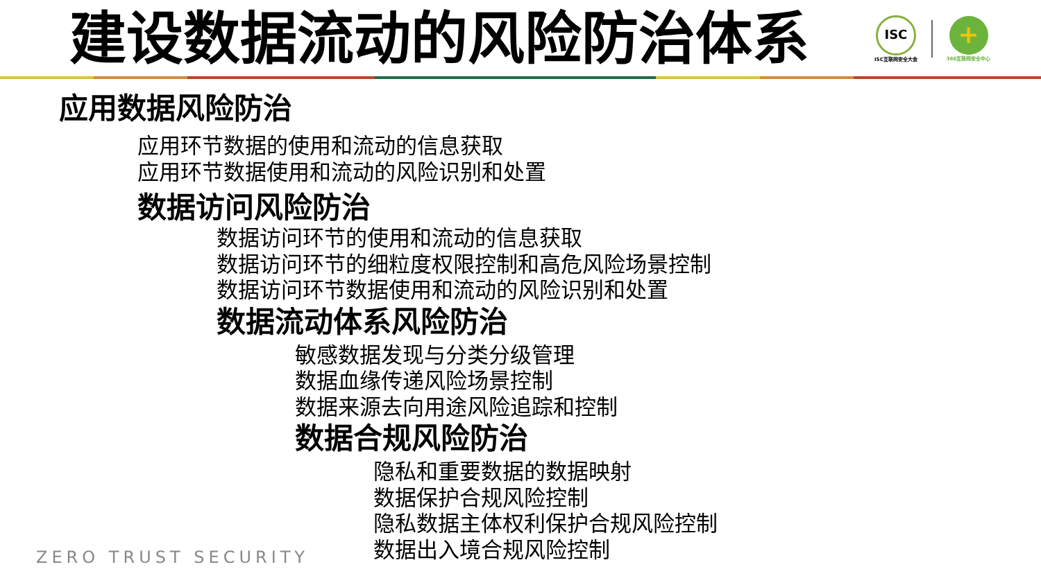建设数据流动的风险防治体系
ISC
ISC互联网安全大会
+
360互联网安全中心
应用数据风险防治
应用环节数据的使用和流动的信息获取
应用环节数据使用和流动的风险识别和处置
数据访问风险防治
数据访问环节的使用和流动的信息获取
数据访问环节的细粒度权限控制和高危风险场景控制
数据访问环节数据使用和流动的风险识别和处置
数据流动体系风险防治
敏感数据发现与分类分级管理
数据血缘传递风险场景控制
数据来源去向用途风险追踪和控制
数据合规风险防治
隐私和重要数据的数据映射
数据保护合规风险控制
隐私数据主体权利保护合规风险控制
数据出入境合规风险控制
ZERO TRUST SECURITY